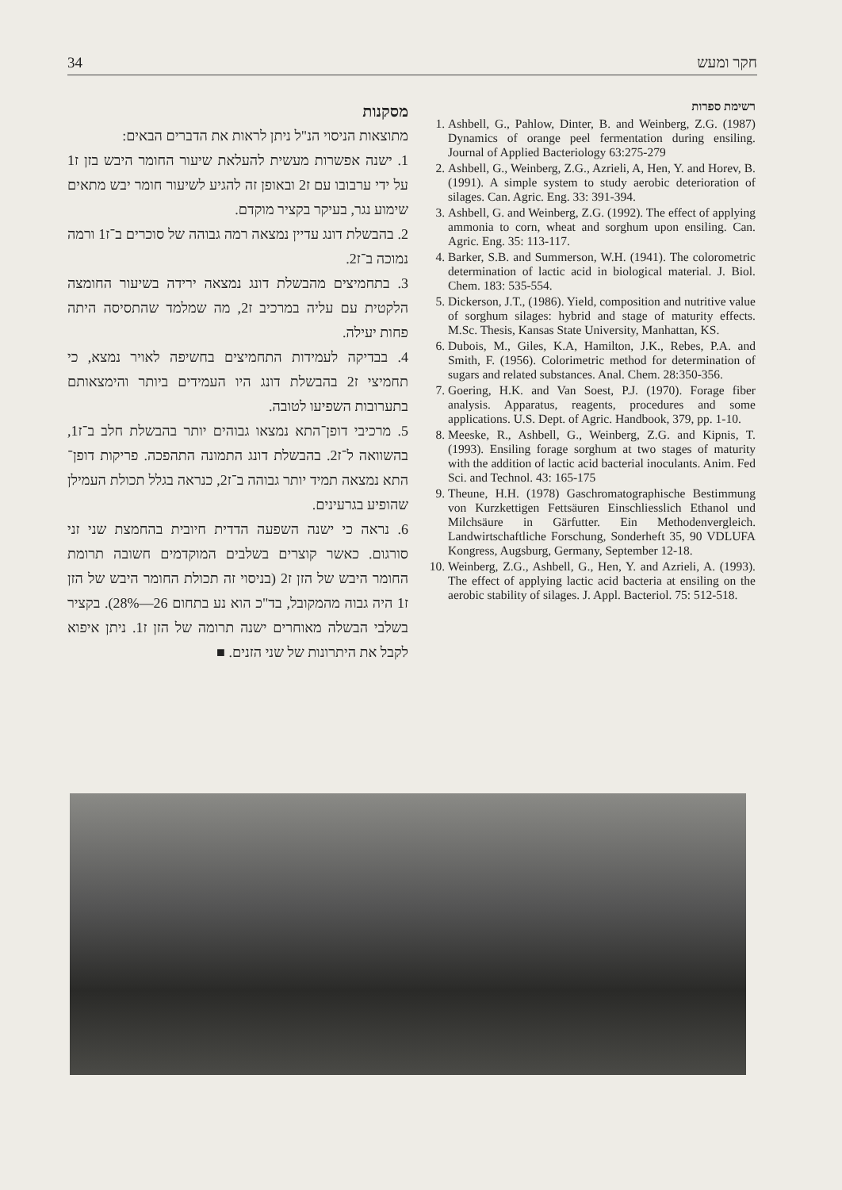34 חקר ומעש
מסקנות
מתוצאות הניסוי הנ"ל ניתן לראות את הדברים הבאים:
1. ישנה אפשרות מעשית להעלאת שיעור החומר היבש בזן ז1 על ידי ערבובו עם ז2 ובאופן זה להגיע לשיעור חומר יבש מתאים שימוע נגר, בעיקר בקציר מוקדם.
2. בהבשלת דונג עדיין נמצאה רמה גבוהה של סוכרים ב־ז1 ורמה נמוכה ב־ז2.
3. בתחמיצים מהבשלת דונג נמצאה ירידה בשיעור החומצה הלקטית עם עליה במרכיב ז2, מה שמלמד שהתסיסה היתה פחות יעילה.
4. בבדיקה לעמידות התחמיצים בחשיפה לאויר נמצא, כי תחמיצי ז2 בהבשלת דונג היו העמידים ביותר והימצאותם בתערובות השפיעו לטובה.
5. מרכיבי דופן־התא נמצאו גבוהים יותר בהבשלת חלב ב־ז1, בהשוואה ל־ז2. בהבשלת דונג התמונה התהפכה. פריקות דופן־התא נמצאה תמיד יותר גבוהה ב־ז2, כנראה בגלל תכולת העמילן שהופיע בגרעינים.
6. נראה כי ישנה השפעה הדדית חיובית בהחמצת שני זני סורגום. כאשר קוצרים בשלבים המוקדמים חשובה תרומת החומר היבש של הזן ז2 (בניסוי זה תכולת החומר היבש של הזן ז1 היה גבוה מהמקובל, בד"כ הוא נע בתחום 26—28%). בקציר בשלבי הבשלה מאוחרים ישנה תרומה של הזן ז1. ניתן איפוא לקבל את היתרונות של שני הזנים. ■
רשימת ספרות
1. Ashbell, G., Pahlow, Dinter, B. and Weinberg, Z.G. (1987) Dynamics of orange peel fermentation during ensiling. Journal of Applied Bacteriology 63:275-279
2. Ashbell, G., Weinberg, Z.G., Azrieli, A, Hen, Y. and Horev, B. (1991). A simple system to study aerobic deterioration of silages. Can. Agric. Eng. 33: 391-394.
3. Ashbell, G. and Weinberg, Z.G. (1992). The effect of applying ammonia to corn, wheat and sorghum upon ensiling. Can. Agric. Eng. 35: 113-117.
4. Barker, S.B. and Summerson, W.H. (1941). The colorometric determination of lactic acid in biological material. J. Biol. Chem. 183: 535-554.
5. Dickerson, J.T., (1986). Yield, composition and nutritive value of sorghum silages: hybrid and stage of maturity effects. M.Sc. Thesis, Kansas State University, Manhattan, KS.
6. Dubois, M., Giles, K.A, Hamilton, J.K., Rebes, P.A. and Smith, F. (1956). Colorimetric method for determination of sugars and related substances. Anal. Chem. 28:350-356.
7. Goering, H.K. and Van Soest, P.J. (1970). Forage fiber analysis. Apparatus, reagents, procedures and some applications. U.S. Dept. of Agric. Handbook, 379, pp. 1-10.
8. Meeske, R., Ashbell, G., Weinberg, Z.G. and Kipnis, T. (1993). Ensiling forage sorghum at two stages of maturity with the addition of lactic acid bacterial inoculants. Anim. Fed Sci. and Technol. 43: 165-175
9. Theune, H.H. (1978) Gaschromatographische Bestimmung von Kurzkettigen Fettsäuren Einschliesslich Ethanol und Milchsäure in Gärfutter. Ein Methodenvergleich. Landwirtschaftliche Forschung, Sonderheft 35, 90 VDLUFA Kongress, Augsburg, Germany, September 12-18.
10. Weinberg, Z.G., Ashbell, G., Hen, Y. and Azrieli, A. (1993). The effect of applying lactic acid bacteria at ensiling on the aerobic stability of silages. J. Appl. Bacteriol. 75: 512-518.